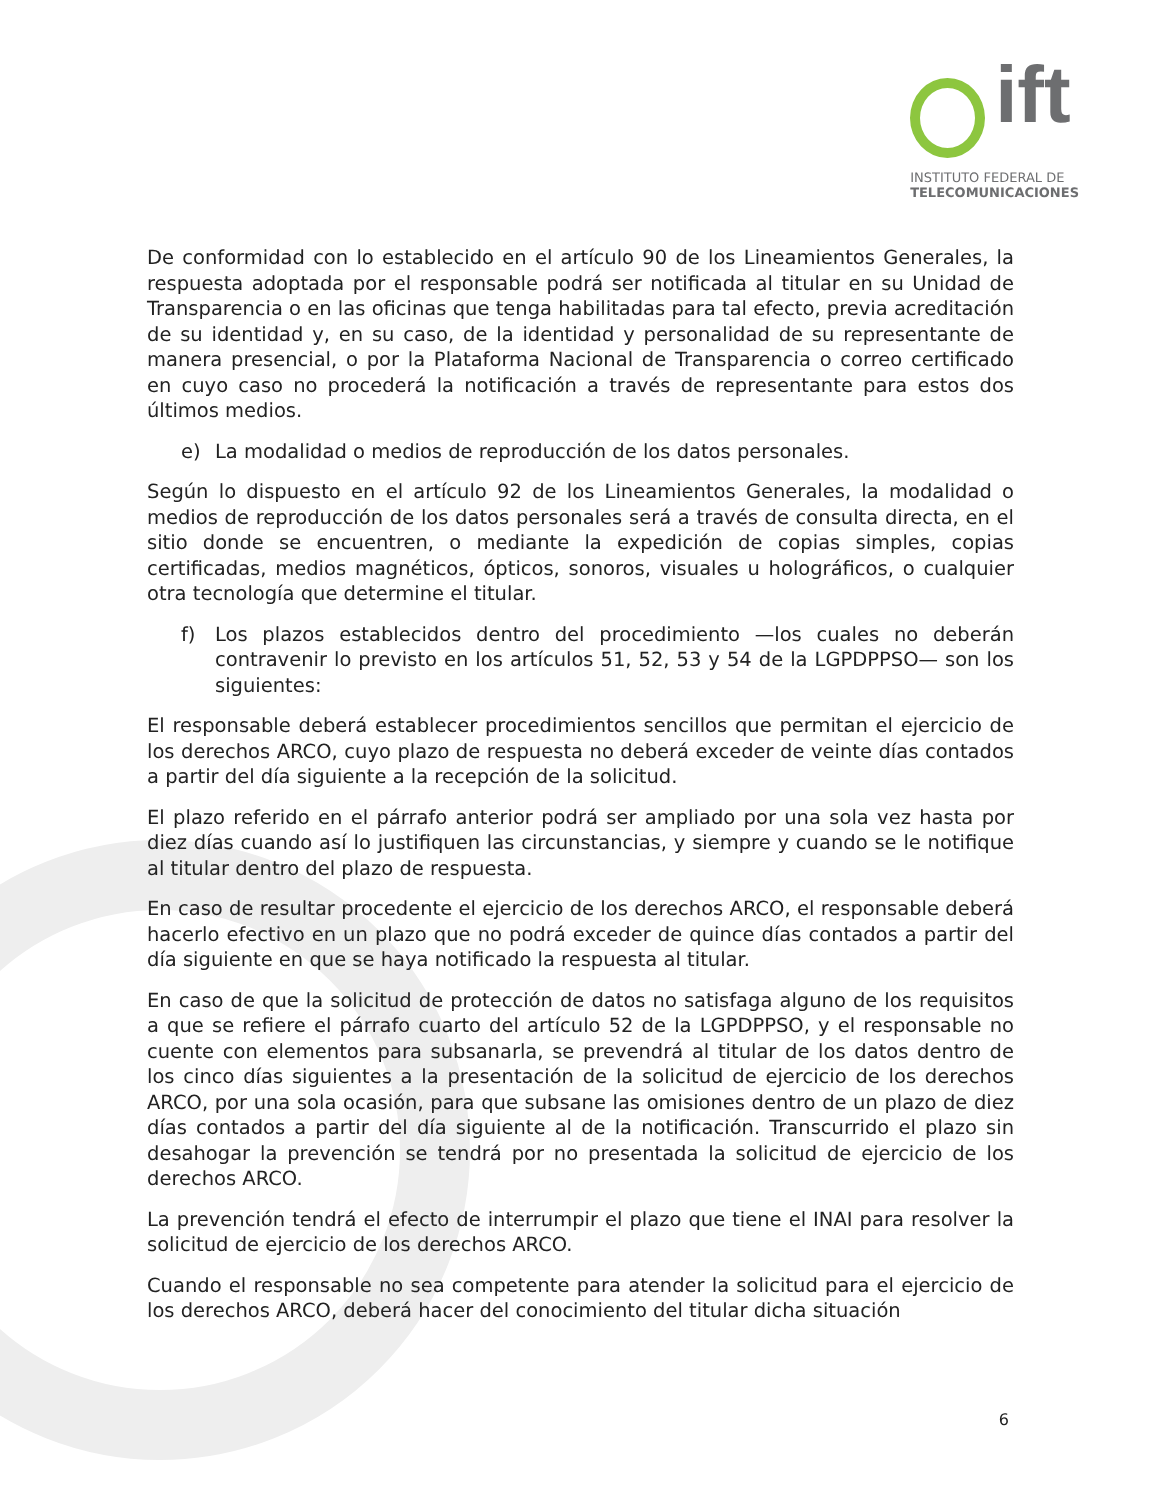ift
INSTITUTO FEDERAL DE
TELECOMUNICACIONES
De conformidad con lo establecido en el artículo 90 de los Lineamientos Generales, la respuesta adoptada por el responsable podrá ser notificada al titular en su Unidad de Transparencia o en las oficinas que tenga habilitadas para tal efecto, previa acreditación de su identidad y, en su caso, de la identidad y personalidad de su representante de manera presencial, o por la Plataforma Nacional de Transparencia o correo certificado en cuyo caso no procederá la notificación a través de representante para estos dos últimos medios.
e) La modalidad o medios de reproducción de los datos personales.
Según lo dispuesto en el artículo 92 de los Lineamientos Generales, la modalidad o medios de reproducción de los datos personales será a través de consulta directa, en el sitio donde se encuentren, o mediante la expedición de copias simples, copias certificadas, medios magnéticos, ópticos, sonoros, visuales u holográficos, o cualquier otra tecnología que determine el titular.
f) Los plazos establecidos dentro del procedimiento —los cuales no deberán contravenir lo previsto en los artículos 51, 52, 53 y 54 de la LGPDPPSO— son los siguientes:
El responsable deberá establecer procedimientos sencillos que permitan el ejercicio de los derechos ARCO, cuyo plazo de respuesta no deberá exceder de veinte días contados a partir del día siguiente a la recepción de la solicitud.
El plazo referido en el párrafo anterior podrá ser ampliado por una sola vez hasta por diez días cuando así lo justifiquen las circunstancias, y siempre y cuando se le notifique al titular dentro del plazo de respuesta.
En caso de resultar procedente el ejercicio de los derechos ARCO, el responsable deberá hacerlo efectivo en un plazo que no podrá exceder de quince días contados a partir del día siguiente en que se haya notificado la respuesta al titular.
En caso de que la solicitud de protección de datos no satisfaga alguno de los requisitos a que se refiere el párrafo cuarto del artículo 52 de la LGPDPPSO, y el responsable no cuente con elementos para subsanarla, se prevendrá al titular de los datos dentro de los cinco días siguientes a la presentación de la solicitud de ejercicio de los derechos ARCO, por una sola ocasión, para que subsane las omisiones dentro de un plazo de diez días contados a partir del día siguiente al de la notificación. Transcurrido el plazo sin desahogar la prevención se tendrá por no presentada la solicitud de ejercicio de los derechos ARCO.
La prevención tendrá el efecto de interrumpir el plazo que tiene el INAI para resolver la solicitud de ejercicio de los derechos ARCO.
Cuando el responsable no sea competente para atender la solicitud para el ejercicio de los derechos ARCO, deberá hacer del conocimiento del titular dicha situación
6